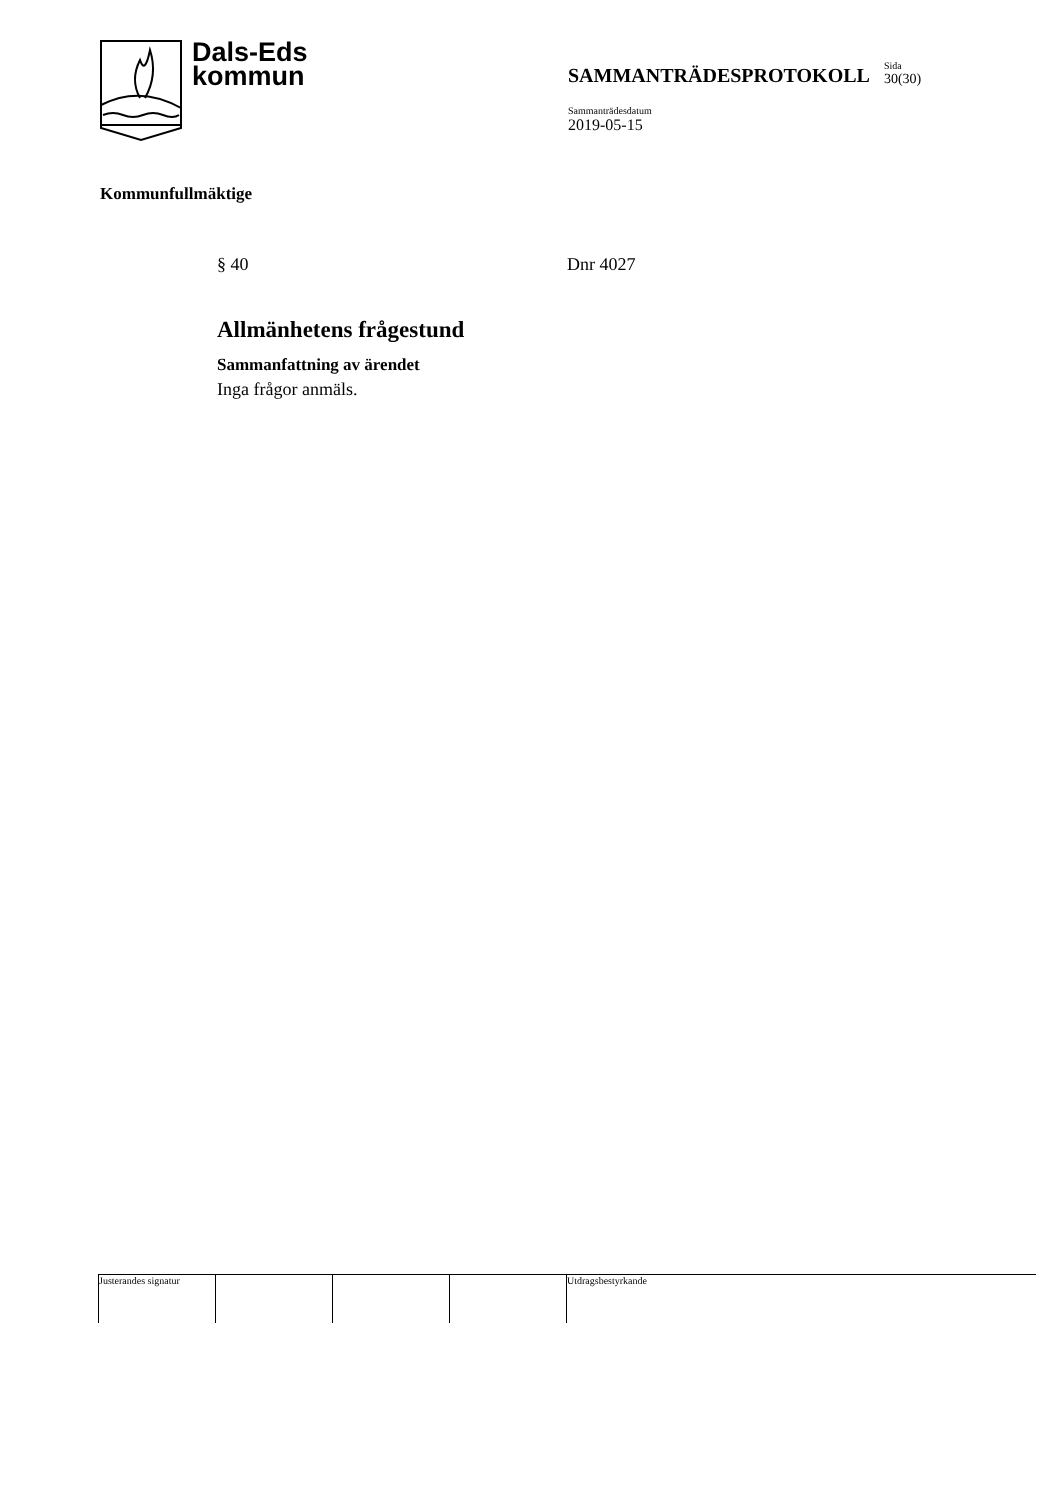Dals-Eds
kommun
SAMMANTRÄDESPROTOKOLL
Sida
30(30)
Sammanträdesdatum
2019-05-15
Kommunfullmäktige
§ 40 Dnr 4027
Allmänhetens frågestund
Sammanfattning av ärendet
Inga frågor anmäls.
Justerandes signatur
Utdragsbestyrkande